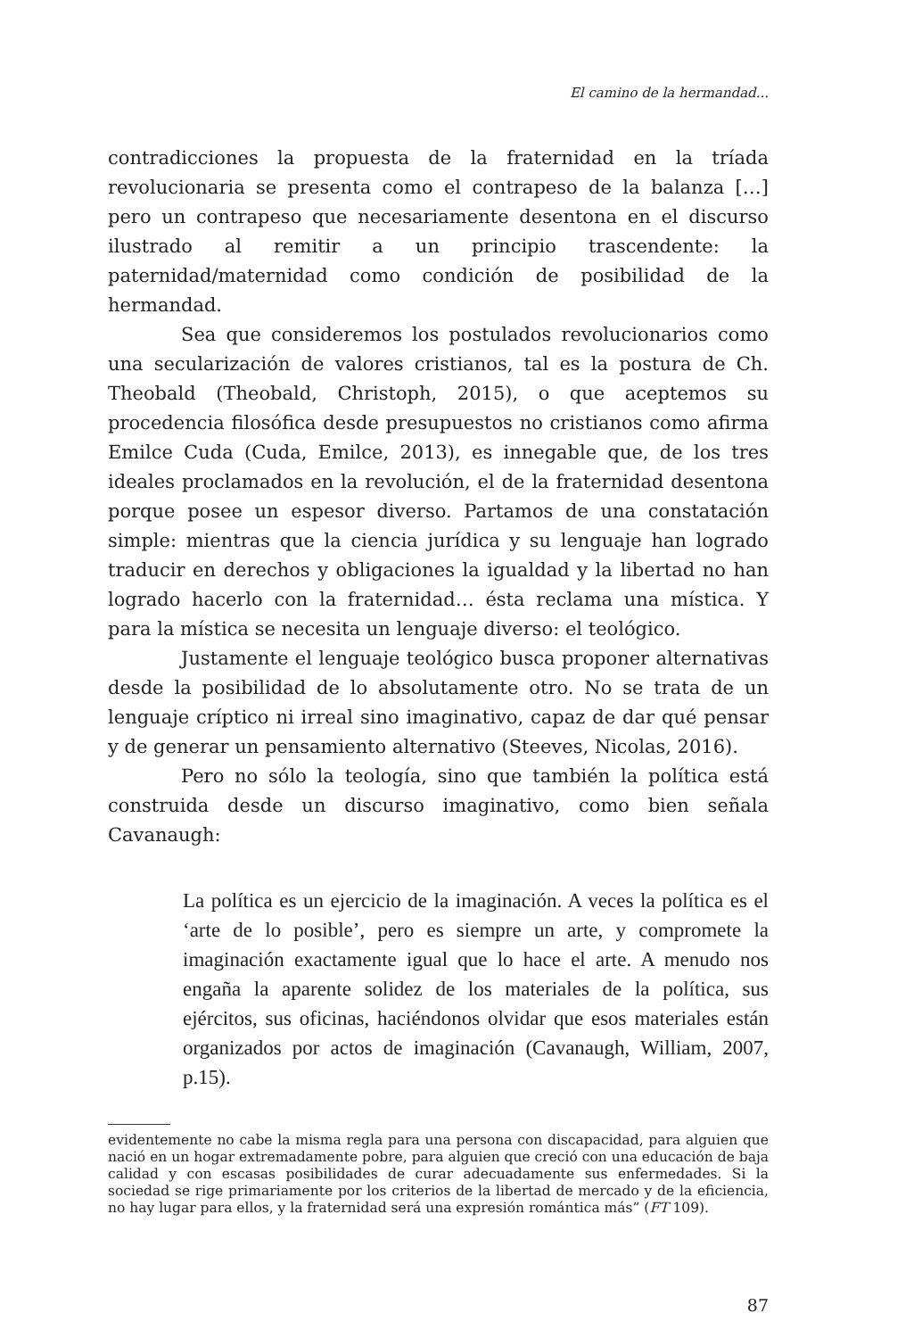El camino de la hermandad...
contradicciones la propuesta de la fraternidad en la tríada revolucionaria se presenta como el contrapeso de la balanza […] pero un contrapeso que necesariamente desentona en el discurso ilustrado al remitir a un principio trascendente: la paternidad/maternidad como condición de posibilidad de la hermandad.
Sea que consideremos los postulados revolucionarios como una secularización de valores cristianos, tal es la postura de Ch. Theobald (Theobald, Christoph, 2015), o que aceptemos su procedencia filosófica desde presupuestos no cristianos como afirma Emilce Cuda (Cuda, Emilce, 2013), es innegable que, de los tres ideales proclamados en la revolución, el de la fraternidad desentona porque posee un espesor diverso. Partamos de una constatación simple: mientras que la ciencia jurídica y su lenguaje han logrado traducir en derechos y obligaciones la igualdad y la libertad no han logrado hacerlo con la fraternidad… ésta reclama una mística. Y para la mística se necesita un lenguaje diverso: el teológico.
Justamente el lenguaje teológico busca proponer alternativas desde la posibilidad de lo absolutamente otro. No se trata de un lenguaje críptico ni irreal sino imaginativo, capaz de dar qué pensar y de generar un pensamiento alternativo (Steeves, Nicolas, 2016).
Pero no sólo la teología, sino que también la política está construida desde un discurso imaginativo, como bien señala Cavanaugh:
La política es un ejercicio de la imaginación. A veces la política es el ‘arte de lo posible’, pero es siempre un arte, y compromete la imaginación exactamente igual que lo hace el arte. A menudo nos engaña la aparente solidez de los materiales de la política, sus ejércitos, sus oficinas, haciéndonos olvidar que esos materiales están organizados por actos de imaginación (Cavanaugh, William, 2007, p.15).
evidentemente no cabe la misma regla para una persona con discapacidad, para alguien que nació en un hogar extremadamente pobre, para alguien que creció con una educación de baja calidad y con escasas posibilidades de curar adecuadamente sus enfermedades. Si la sociedad se rige primariamente por los criterios de la libertad de mercado y de la eficiencia, no hay lugar para ellos, y la fraternidad será una expresión romántica más” (FT 109).
87